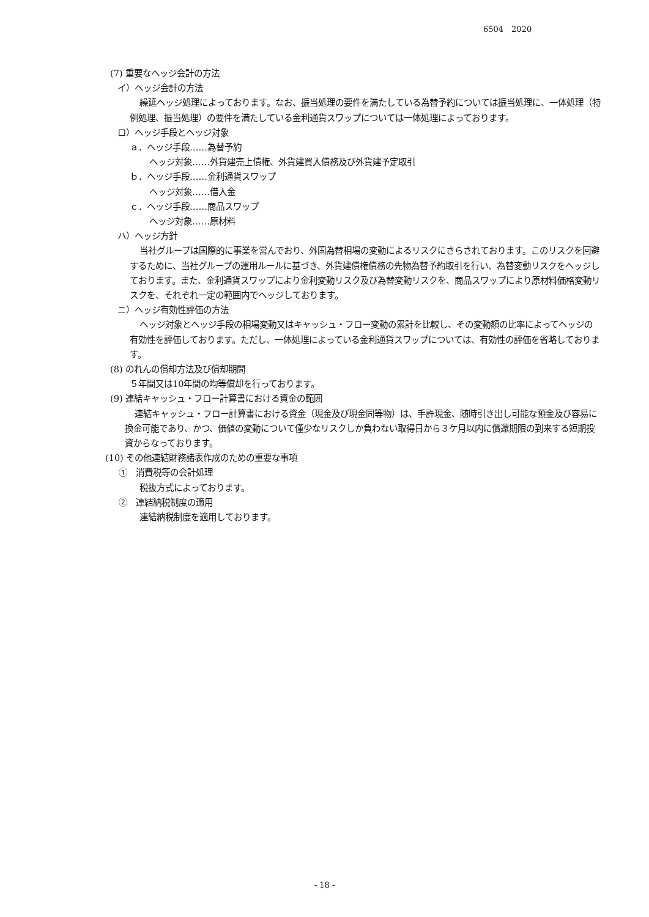6504　2020
(7) 重要なヘッジ会計の方法
イ）ヘッジ会計の方法
繰延ヘッジ処理によっております。なお、振当処理の要件を満たしている為替予約については振当処理に、一体処理（特例処理、振当処理）の要件を満たしている金利通貨スワップについては一体処理によっております。
ロ）ヘッジ手段とヘッジ対象
ａ．ヘッジ手段……為替予約
ヘッジ対象……外貨建売上債権、外貨建買入債務及び外貨建予定取引
ｂ．ヘッジ手段……金利通貨スワップ
ヘッジ対象……借入金
ｃ．ヘッジ手段……商品スワップ
ヘッジ対象……原材料
ハ）ヘッジ方針
当社グループは国際的に事業を営んでおり、外国為替相場の変動によるリスクにさらされております。このリスクを回避するために、当社グループの運用ルールに基づき、外貨建債権債務の先物為替予約取引を行い、為替変動リスクをヘッジしております。また、金利通貨スワップにより金利変動リスク及び為替変動リスクを、商品スワップにより原材料価格変動リスクを、それぞれ一定の範囲内でヘッジしております。
ニ）ヘッジ有効性評価の方法
ヘッジ対象とヘッジ手段の相場変動又はキャッシュ・フロー変動の累計を比較し、その変動額の比率によってヘッジの有効性を評価しております。ただし、一体処理によっている金利通貨スワップについては、有効性の評価を省略しております。
(8) のれんの償却方法及び償却期間
５年間又は10年間の均等償却を行っております。
(9) 連結キャッシュ・フロー計算書における資金の範囲
連結キャッシュ・フロー計算書における資金（現金及び現金同等物）は、手許現金、随時引き出し可能な預金及び容易に換金可能であり、かつ、価値の変動について僅少なリスクしか負わない取得日から３ケ月以内に償還期限の到来する短期投資からなっております。
(10) その他連結財務諸表作成のための重要な事項
①　消費税等の会計処理
税抜方式によっております。
②　連結納税制度の適用
連結納税制度を適用しております。
- 18 -